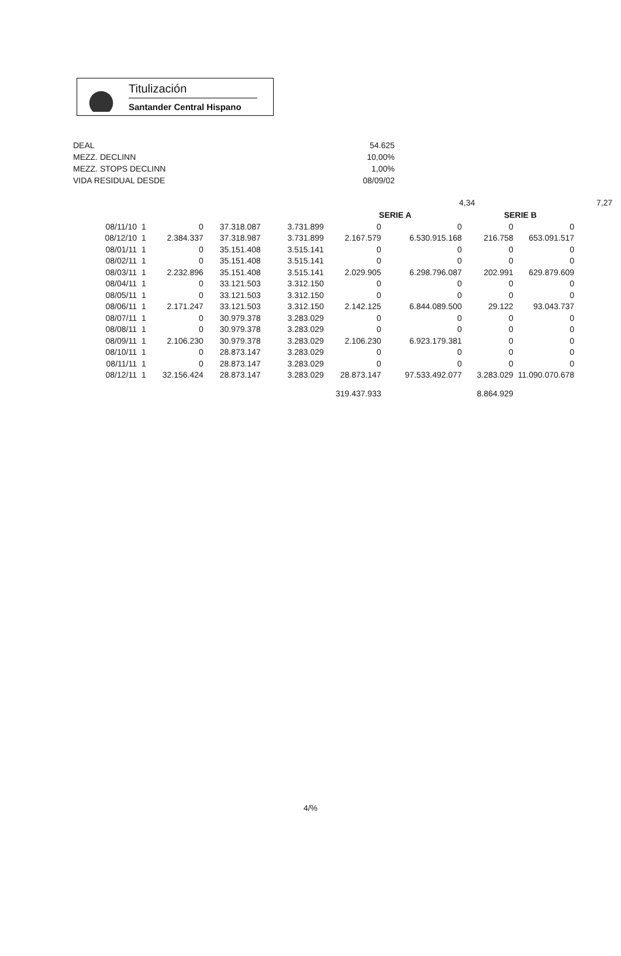Titulización
Santander Central Hispano
DEAL
MEZZ. DECLINN
MEZZ. STOPS DECLINN
VIDA RESIDUAL DESDE
54.625
10,00%
1,00%
08/09/02
4,34 7,27
| | | | | | SERIE A | | SERIE B | |
| --- | --- | --- | --- | --- | --- | --- | --- | --- |
| 08/11/10 | 1 | 0 | 37.318.087 | 3.731.899 | 0 | 0 | 0 | 0 |
| 08/12/10 | 1 | 2.384.337 | 37.318.987 | 3.731.899 | 2.167.579 | 6.530.915.168 | 216.758 | 653.091.517 |
| 08/01/11 | 1 | 0 | 35.151.408 | 3.515.141 | 0 | 0 | 0 | 0 |
| 08/02/11 | 1 | 0 | 35.151.408 | 3.515.141 | 0 | 0 | 0 | 0 |
| 08/03/11 | 1 | 2.232.896 | 35.151.408 | 3.515.141 | 2.029.905 | 6.298.796.087 | 202.991 | 629.879.609 |
| 08/04/11 | 1 | 0 | 33.121.503 | 3.312.150 | 0 | 0 | 0 | 0 |
| 08/05/11 | 1 | 0 | 33.121.503 | 3.312.150 | 0 | 0 | 0 | 0 |
| 08/06/11 | 1 | 2.171.247 | 33.121.503 | 3.312.150 | 2.142.125 | 6.844.089.500 | 29.122 | 93.043.737 |
| 08/07/11 | 1 | 0 | 30.979.378 | 3.283.029 | 0 | 0 | 0 | 0 |
| 08/08/11 | 1 | 0 | 30.979.378 | 3.283.029 | 0 | 0 | 0 | 0 |
| 08/09/11 | 1 | 2.106.230 | 30.979.378 | 3.283.029 | 2.106.230 | 6.923.179.381 | 0 | 0 |
| 08/10/11 | 1 | 0 | 28.873.147 | 3.283.029 | 0 | 0 | 0 | 0 |
| 08/11/11 | 1 | 0 | 28.873.147 | 3.283.029 | 0 | 0 | 0 | 0 |
| 08/12/11 | 1 | 32.156.424 | 28.873.147 | 3.283.029 | 28.873.147 | 97.533.492.077 | 3.283.029 | 11.090.070.678 |
| | | | | | 319.437.933 | | 8.864.929 | |
4/%